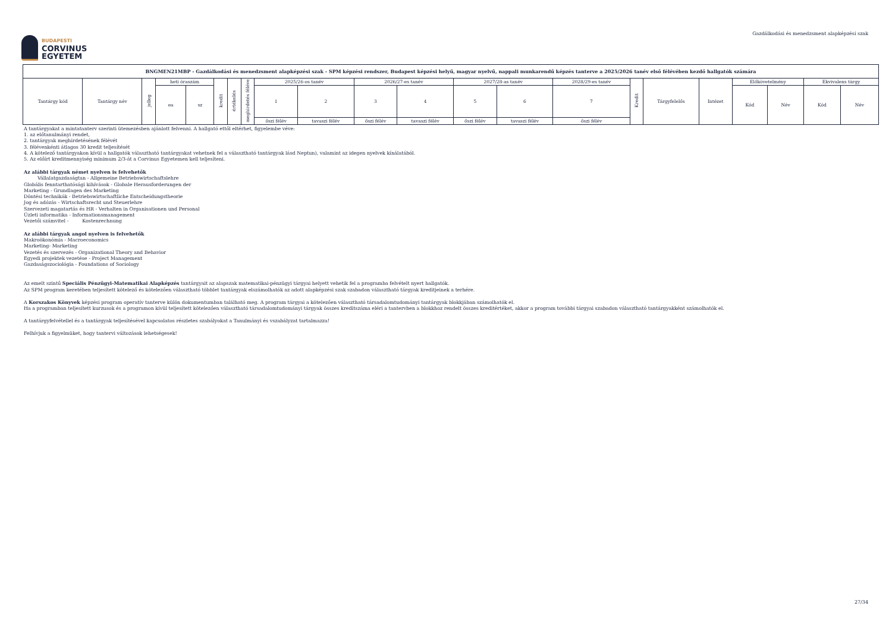BUDAPESTI
CORVINUS
EGYETEM
Gazdálkodási és menedzsment alapképzési szak
| BNGMEN21MBP - Gazdálkodási és menedzsment alapképzési szak - SPM képzési rendszer, Budapest képzési helyű, magyar nyelvű, nappali munkarendű képzés tanterve a 2025/2026 tanév első félévében kezdő hallgatók számára | | | | | | | | | | | | | | | | | | | | | |
| --- | --- | --- | --- | --- | --- | --- | --- | --- | --- | --- | --- | --- | --- | --- | --- | --- | --- | --- | --- | --- | --- |
| Tantárgy kód | Tantárgy név | jelleg | heti óraszám | | kredit | értékelés | meghirdetés féléve | 2025/26-os tanév | | 2026/27-es tanév | | 2027/28-as tanév | | 2028/29-es tanév | Kredit | Tárgyfelelős | Intézet | Előkövetelmény | | Ekvivalens tárgy | |
| | | | ea | sz | | | | 1 | 2 | 3 | 4 | 5 | 6 | 7 | | | | Kód | Név | Kód | Név |
| | | | | | | | | őszi félév | tavaszi félév | őszi félév | tavaszi félév | őszi félév | tavaszi félév | őszi félév | | | | | | | |
A tantárgyakat a mintatanterv szerinti ütemezésben ajánlott felvenni. A hallgató ettől eltérhet, figyelembe véve:
1. az előtanulmányi rendet,
2. tantárgyak meghirdetésének félévét
3. félévenkénti átlagos 30 kredit teljesítését
4. A kötelező tantárgyakon kívül a hallgatók választható tantárgyakat vehetnek fel a választható tantárgyak lásd Neptun), valamint az idegen nyelvek kínálatából.
5. Az előírt kreditmennyiség minimum 2/3-át a Corvinus Egyetemen kell teljesíteni.
Az alábbi tárgyak német nyelven is felvehetők
Vállalatgazdaságtan - Allgemeine Betriebswirtschaftslehre
Globális fenntarthatósági kihívások - Globale Herausforderungen der
Marketing - Grundlagen des Marketing
Döntési technikák - Betriebswirtschaftliche Entscheidungstheorie
Jog és adózás - Wirtschaftsrecht und Steuerlehre
Szervezeti magatartás és HR - Verhalten in Organisationen und Personal
Üzleti informatika - Informationsmanagement
Vezetői számvitel - Kostenrechnung
Az alábbi tárgyak angol nyelven is felvehetők
Makroökonómia - Macroeconomics
Marketing- Marketing
Vezetés és szervezés - Organizational Theory and Behavior
Egyedi projektek vezetése - Project Management
Gazdaságszociológia - Foundations of Sociology
Az emelt szintű Speciális Pénzügyi-Matematikai Alapképzés tantárgyait az alapszak matematikai-pénzügyi tárgyai helyett vehetik fel a programba felvételt nyert hallgatók.
Az SPM program keretében teljesített kötelező és kötelezően választható többlet tantárgyak elszámolhatók az adott alapképzési szak szabadon választható tárgyak kreditjeinek a terhére.
A Korszakos Könyvek képzési program operatív tanterve külön dokumentumban található meg. A program tárgyai a kötelezően választható társadalomtudományi tantárgyak blokkjában számolhatók el.
Ha a programban teljesített kurzusok és a programon kívül teljesített kötelezően választható társadalomtudományi tárgyak összes kreditszáma eléri a tantervben a blokkhoz rendelt összes kreditértéket, akkor a program további tárgyai szabadon választható tantárgyakként számolhatók el.
A tantárgyfelvétellel és a tantárgyak teljesítésével kapcsolatos részletes szabályokat a Tanulmányi és vszabályzat tartalmazza!
Felhívjuk a figyelmüket, hogy tantervi változások lehetségesek!
27/34